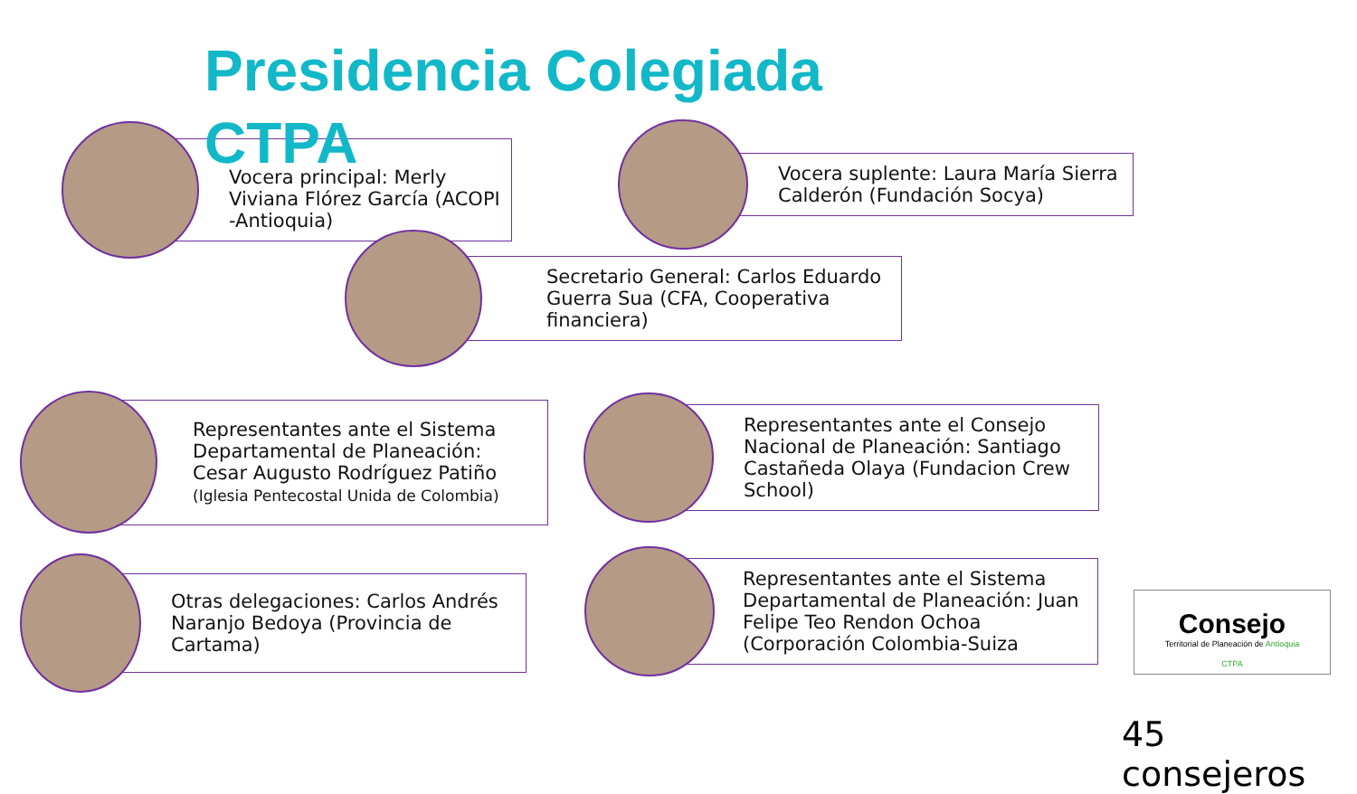Presidencia Colegiada CTPA
Vocera principal: Merly Viviana Flórez García (ACOPI -Antioquia)
Vocera suplente: Laura María Sierra Calderón (Fundación Socya)
Secretario General: Carlos Eduardo Guerra Sua (CFA, Cooperativa financiera)
Representantes ante el Sistema Departamental de Planeación: Cesar Augusto Rodríguez Patiño (Iglesia Pentecostal Unida de Colombia)
Representantes ante el Consejo Nacional de Planeación: Santiago Castañeda Olaya (Fundacion Crew School)
Otras delegaciones: Carlos Andrés Naranjo Bedoya (Provincia de Cartama)
Representantes ante el Sistema Departamental de Planeación: Juan Felipe Teo Rendon Ochoa (Corporación Colombia-Suiza
Consejo
Territorial de Planeación de Antioquia
CTPA
45 consejeros